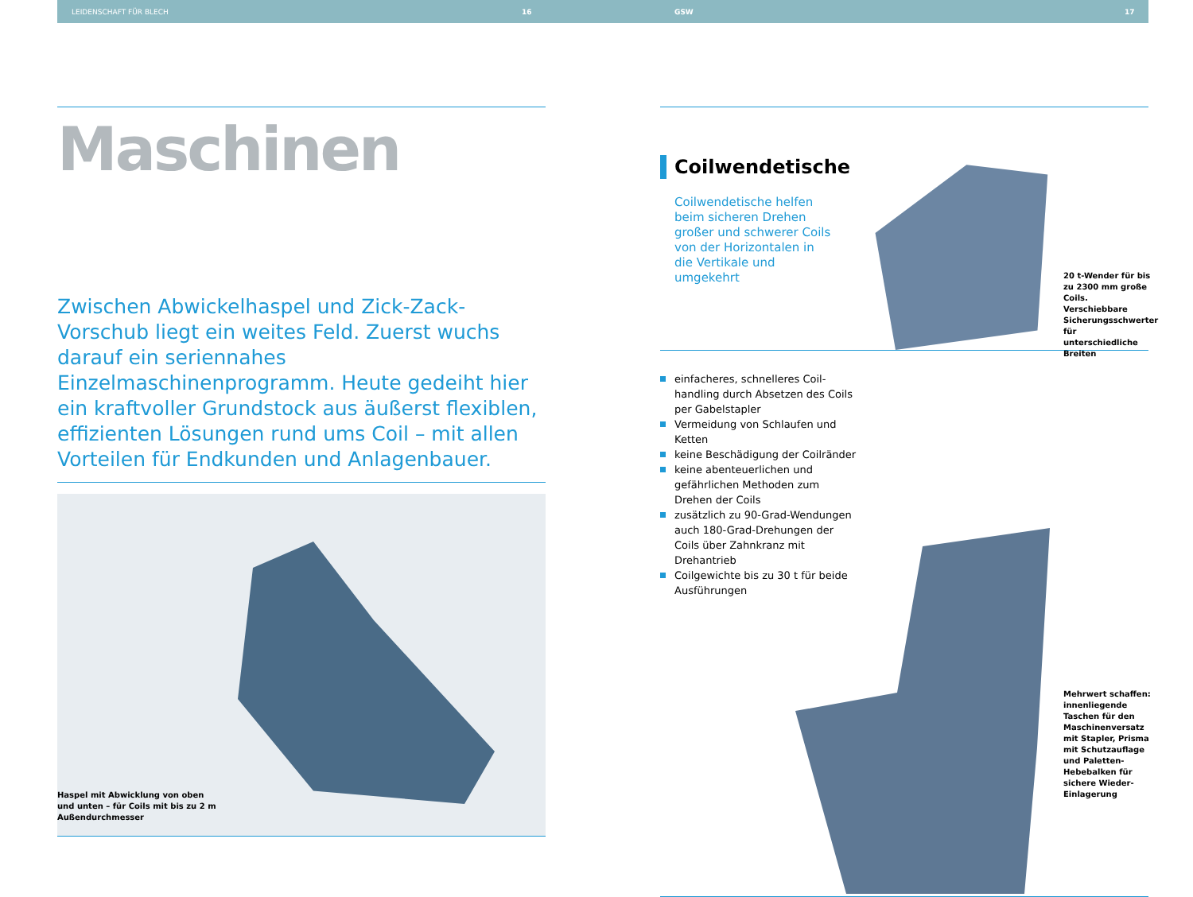LEIDENSCHAFT FÜR BLECH 16 GSW 17
Maschinen
Zwischen Abwickelhaspel und Zick-Zack-Vorschub liegt ein weites Feld. Zuerst wuchs darauf ein serien­nahes Einzelmaschinenprogramm. Heute gedeiht hier ein kraftvoller Grundstock aus äußerst flexiblen, effizienten Lösungen rund ums Coil – mit allen Vorteilen für Endkunden und Anlagenbauer.
Haspel mit Abwicklung von oben
und unten – für Coils mit bis zu 2 m
Außendurchmesser
Coilwendetische
Coilwendetische helfen beim sicheren Drehen großer und schwerer Coils von der Horizontalen in die Vertikale und umgekehrt
20 t-Wender für bis zu 2300 mm große Coils. Verschiebbare Sicherungsschwerter für unterschiedliche Breiten
einfacheres, schnelleres Coil­handling durch Absetzen des Coils per Gabelstapler
Vermeidung von Schlaufen und Ketten
keine Beschädigung der Coilränder
keine abenteuerlichen und gefährlichen Methoden zum Drehen der Coils
zusätzlich zu 90-Grad-Wendungen auch 180-Grad-Drehungen der Coils über Zahnkranz mit Drehantrieb
Coilgewichte bis zu 30 t für beide Aus­führungen
Mehrwert schaffen: innenliegende Taschen für den Maschinen­versatz mit Stapler, Prisma mit Schutz­auflage und Paletten-Hebebalken für sichere Wieder-Einlagerung